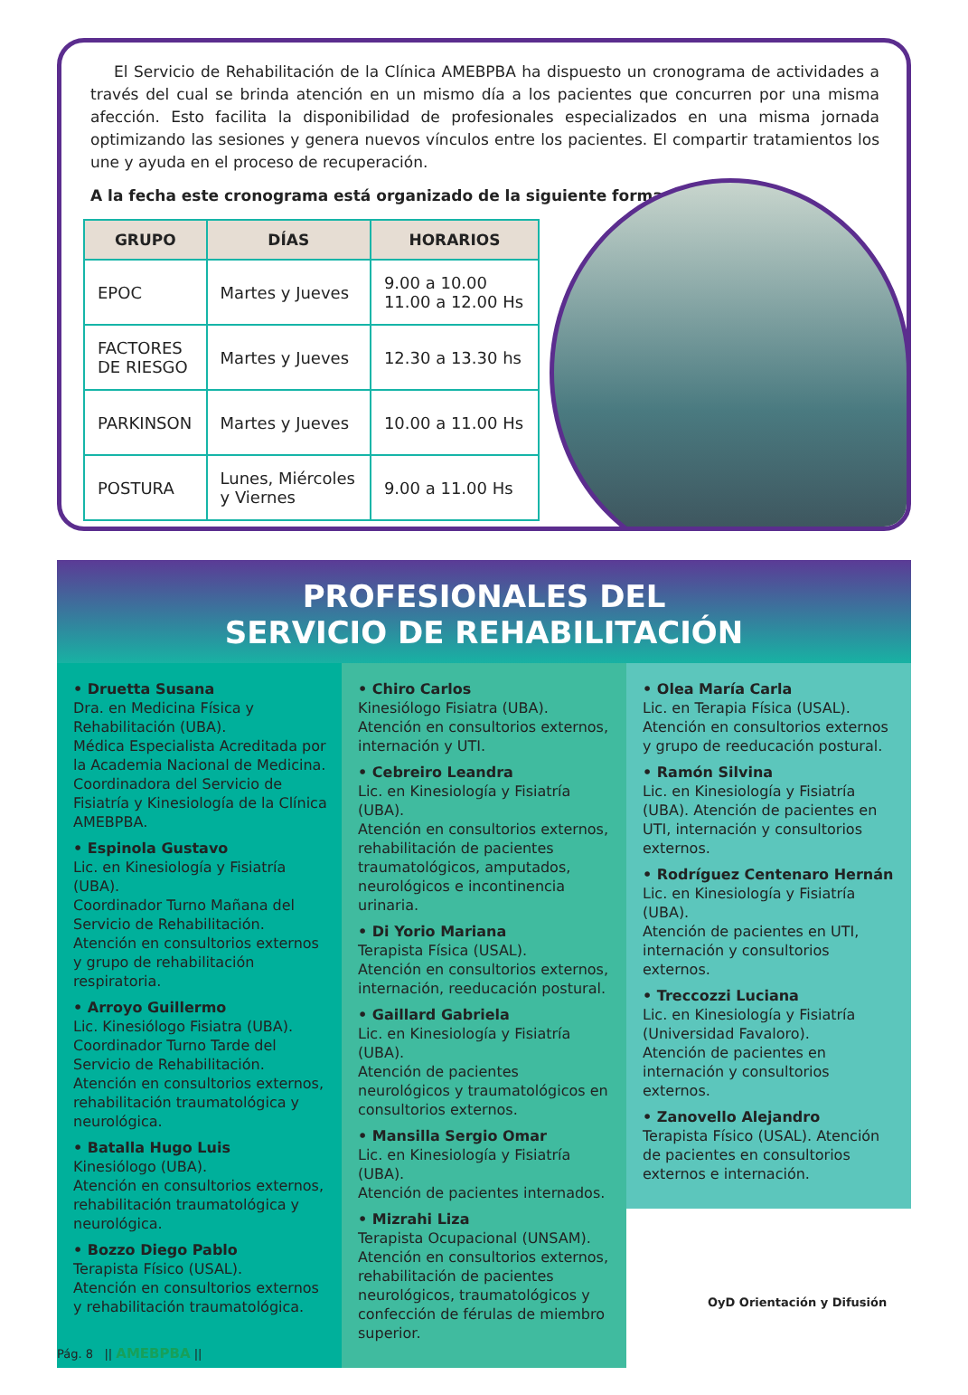El Servicio de Rehabilitación de la Clínica AMEBPBA ha dispuesto un cronograma de actividades a través del cual se brinda atención en un mismo día a los pacientes que concurren por una misma afección. Esto facilita la disponibilidad de profesionales especializados en una misma jornada optimizando las sesiones y genera nuevos vínculos entre los pacientes. El compartir tratamientos los une y ayuda en el proceso de recuperación.
A la fecha este cronograma está organizado de la siguiente forma:
| GRUPO | DÍAS | HORARIOS |
| --- | --- | --- |
| EPOC | Martes y Jueves | 9.00 a 10.00 11.00 a 12.00 Hs |
| FACTORES DE RIESGO | Martes y Jueves | 12.30 a 13.30 hs |
| PARKINSON | Martes y Jueves | 10.00 a 11.00 Hs |
| POSTURA | Lunes, Miércoles y Viernes | 9.00 a 11.00 Hs |
PROFESIONALES DEL
SERVICIO DE REHABILITACIÓN
• Druetta Susana
Dra. en Medicina Física y Rehabilitación (UBA).
Médica Especialista Acreditada por la Academia Nacional de Medicina.
Coordinadora del Servicio de Fisiatría y Kinesiología de la Clínica AMEBPBA.
• Espinola Gustavo
Lic. en Kinesiología y Fisiatría (UBA).
Coordinador Turno Mañana del Servicio de Rehabilitación. Atención en consultorios externos y grupo de rehabilitación respiratoria.
• Arroyo Guillermo
Lic. Kinesiólogo Fisiatra (UBA).
Coordinador Turno Tarde del Servicio de Rehabilitación.
Atención en consultorios externos, rehabilitación traumatológica y neurológica.
• Batalla Hugo Luis
Kinesiólogo (UBA).
Atención en consultorios externos, rehabilitación traumatológica y neurológica.
• Bozzo Diego Pablo
Terapista Físico (USAL).
Atención en consultorios externos y rehabilitación traumatológica.
• Chiro Carlos
Kinesiólogo Fisiatra (UBA).
Atención en consultorios externos, internación y UTI.
• Cebreiro Leandra
Lic. en Kinesiología y Fisiatría (UBA).
Atención en consultorios externos, rehabilitación de pacientes traumatológicos, amputados, neurológicos e incontinencia urinaria.
• Di Yorio Mariana
Terapista Física (USAL).
Atención en consultorios externos, internación, reeducación postural.
• Gaillard Gabriela
Lic. en Kinesiología y Fisiatría (UBA).
Atención de pacientes neurológicos y traumatológicos en consultorios externos.
• Mansilla Sergio Omar
Lic. en Kinesiología y Fisiatría (UBA).
Atención de pacientes internados.
• Mizrahi Liza
Terapista Ocupacional (UNSAM).
Atención en consultorios externos, rehabilitación de pacientes neurológicos, traumatológicos y confección de férulas de miembro superior.
• Olea María Carla
Lic. en Terapia Física (USAL).
Atención en consultorios externos y grupo de reeducación postural.
• Ramón Silvina
Lic. en Kinesiología y Fisiatría (UBA). Atención de pacientes en UTI, internación y consultorios externos.
• Rodríguez Centenaro Hernán
Lic. en Kinesiología y Fisiatría (UBA).
Atención de pacientes en UTI, internación y consultorios externos.
• Treccozzi Luciana
Lic. en Kinesiología y Fisiatría (Universidad Favaloro).
Atención de pacientes en internación y consultorios externos.
• Zanovello Alejandro
Terapista Físico (USAL). Atención de pacientes en consultorios externos e internación.
OyD Orientación y Difusión
Pág. 8 || AMEBPBA ||